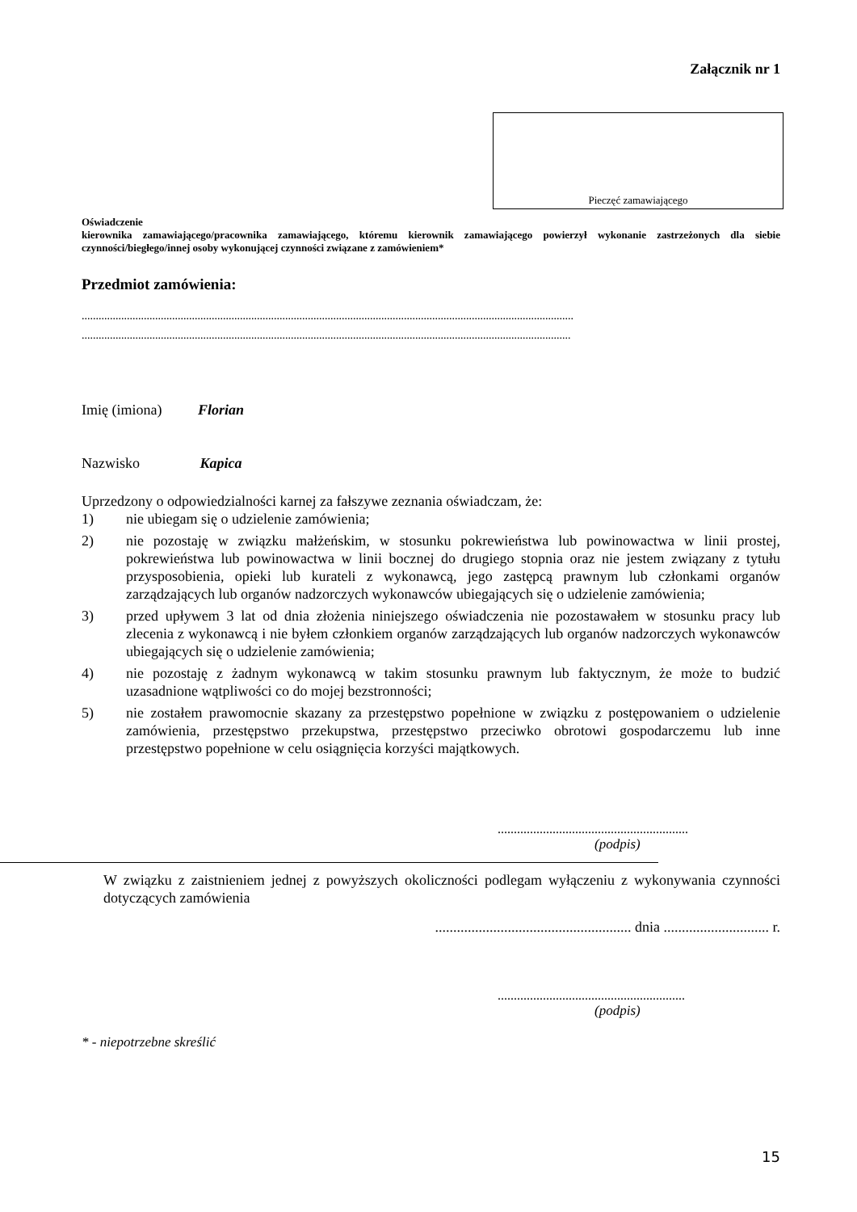Załącznik nr 1
Pieczęć zamawiającego
Oświadczenie
kierownika zamawiającego/pracownika zamawiającego, któremu kierownik zamawiającego powierzył wykonanie zastrzeżonych dla siebie czynności/biegłego/innej osoby wykonującej czynności związane z zamówieniem*
Przedmiot zamówienia:
..............................................................................................................................................................................
.............................................................................................................................................................................
Imię (imiona) Florian
Nazwisko Kapica
Uprzedzony o odpowiedzialności karnej za fałszywe zeznania oświadczam, że:
1) nie ubiegam się o udzielenie zamówienia;
2) nie pozostaję w związku małżeńskim, w stosunku pokrewieństwa lub powinowactwa w linii prostej, pokrewieństwa lub powinowactwa w linii bocznej do drugiego stopnia oraz nie jestem związany z tytułu przysposobienia, opieki lub kurateli z wykonawcą, jego zastępcą prawnym lub członkami organów zarządzających lub organów nadzorczych wykonawców ubiegających się o udzielenie zamówienia;
3) przed upływem 3 lat od dnia złożenia niniejszego oświadczenia nie pozostawałem w stosunku pracy lub zlecenia z wykonawcą i nie byłem członkiem organów zarządzających lub organów nadzorczych wykonawców ubiegających się o udzielenie zamówienia;
4) nie pozostaję z żadnym wykonawcą w takim stosunku prawnym lub faktycznym, że może to budzić uzasadnione wątpliwości co do mojej bezstronności;
5) nie zostałem prawomocnie skazany za przestępstwo popełnione w związku z postępowaniem o udzielenie zamówienia, przestępstwo przekupstwa, przestępstwo przeciwko obrotowi gospodarczemu lub inne przestępstwo popełnione w celu osiągnięcia korzyści majątkowych.
...........................................................
(podpis)
W związku z zaistnieniem jednej z powyższych okoliczności podlegam wyłączeniu z wykonywania czynności dotyczących zamówienia
...................................................... dnia ............................. r.
..........................................................
(podpis)
* - niepotrzebne skreślić
15